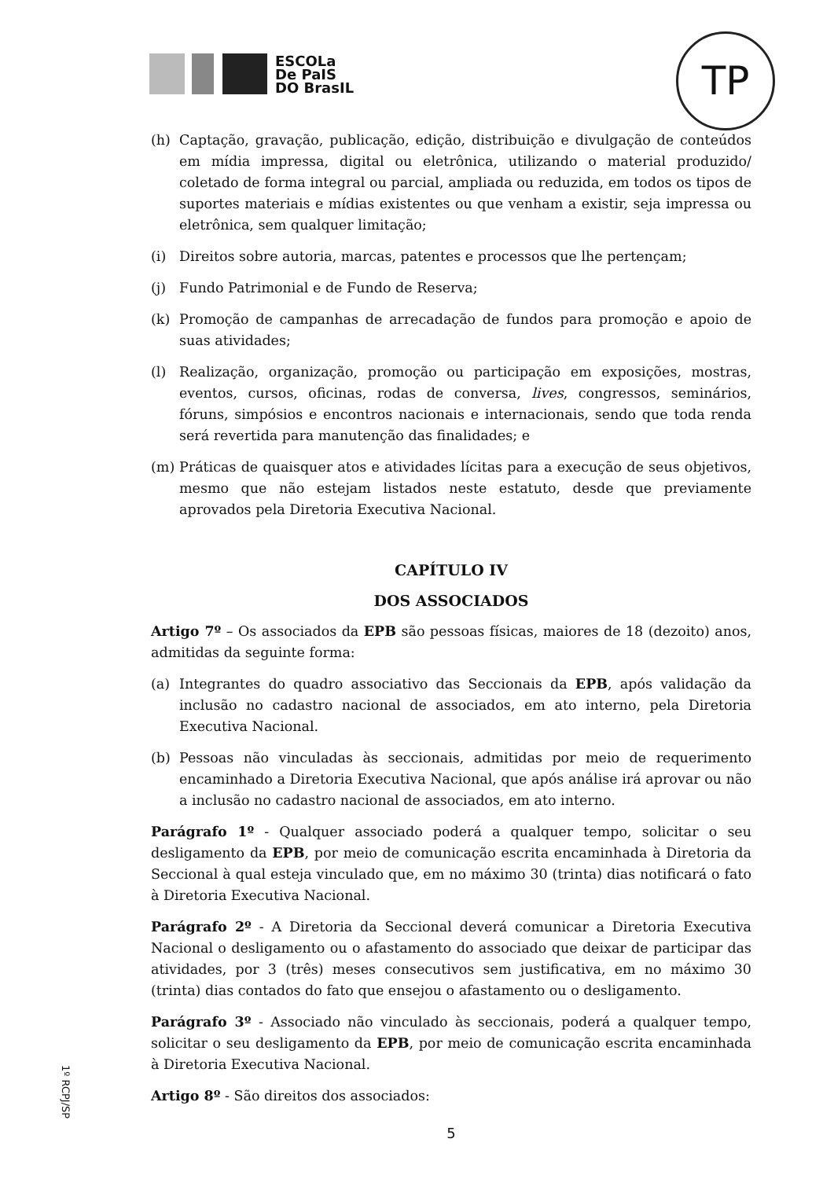ESCOLa
De PaIS
DO BrasIL
TP
(h) Captação, gravação, publicação, edição, distribuição e divulgação de conteúdos em mídia impressa, digital ou eletrônica, utilizando o material produzido/ coletado de forma integral ou parcial, ampliada ou reduzida, em todos os tipos de suportes materiais e mídias existentes ou que venham a existir, seja impressa ou eletrônica, sem qualquer limitação;
(i) Direitos sobre autoria, marcas, patentes e processos que lhe pertençam;
(j) Fundo Patrimonial e de Fundo de Reserva;
(k) Promoção de campanhas de arrecadação de fundos para promoção e apoio de suas atividades;
(l) Realização, organização, promoção ou participação em exposições, mostras, eventos, cursos, oficinas, rodas de conversa, lives, congressos, seminários, fóruns, simpósios e encontros nacionais e internacionais, sendo que toda renda será revertida para manutenção das finalidades; e
(m) Práticas de quaisquer atos e atividades lícitas para a execução de seus objetivos, mesmo que não estejam listados neste estatuto, desde que previamente aprovados pela Diretoria Executiva Nacional.
CAPÍTULO IV
DOS ASSOCIADOS
Artigo 7º – Os associados da EPB são pessoas físicas, maiores de 18 (dezoito) anos, admitidas da seguinte forma:
(a) Integrantes do quadro associativo das Seccionais da EPB, após validação da inclusão no cadastro nacional de associados, em ato interno, pela Diretoria Executiva Nacional.
(b) Pessoas não vinculadas às seccionais, admitidas por meio de requerimento encaminhado a Diretoria Executiva Nacional, que após análise irá aprovar ou não a inclusão no cadastro nacional de associados, em ato interno.
Parágrafo 1º - Qualquer associado poderá a qualquer tempo, solicitar o seu desligamento da EPB, por meio de comunicação escrita encaminhada à Diretoria da Seccional à qual esteja vinculado que, em no máximo 30 (trinta) dias notificará o fato à Diretoria Executiva Nacional.
Parágrafo 2º - A Diretoria da Seccional deverá comunicar a Diretoria Executiva Nacional o desligamento ou o afastamento do associado que deixar de participar das atividades, por 3 (três) meses consecutivos sem justificativa, em no máximo 30 (trinta) dias contados do fato que ensejou o afastamento ou o desligamento.
Parágrafo 3º - Associado não vinculado às seccionais, poderá a qualquer tempo, solicitar o seu desligamento da EPB, por meio de comunicação escrita encaminhada à Diretoria Executiva Nacional.
Artigo 8º - São direitos dos associados:
5
1º RCPJ/SP